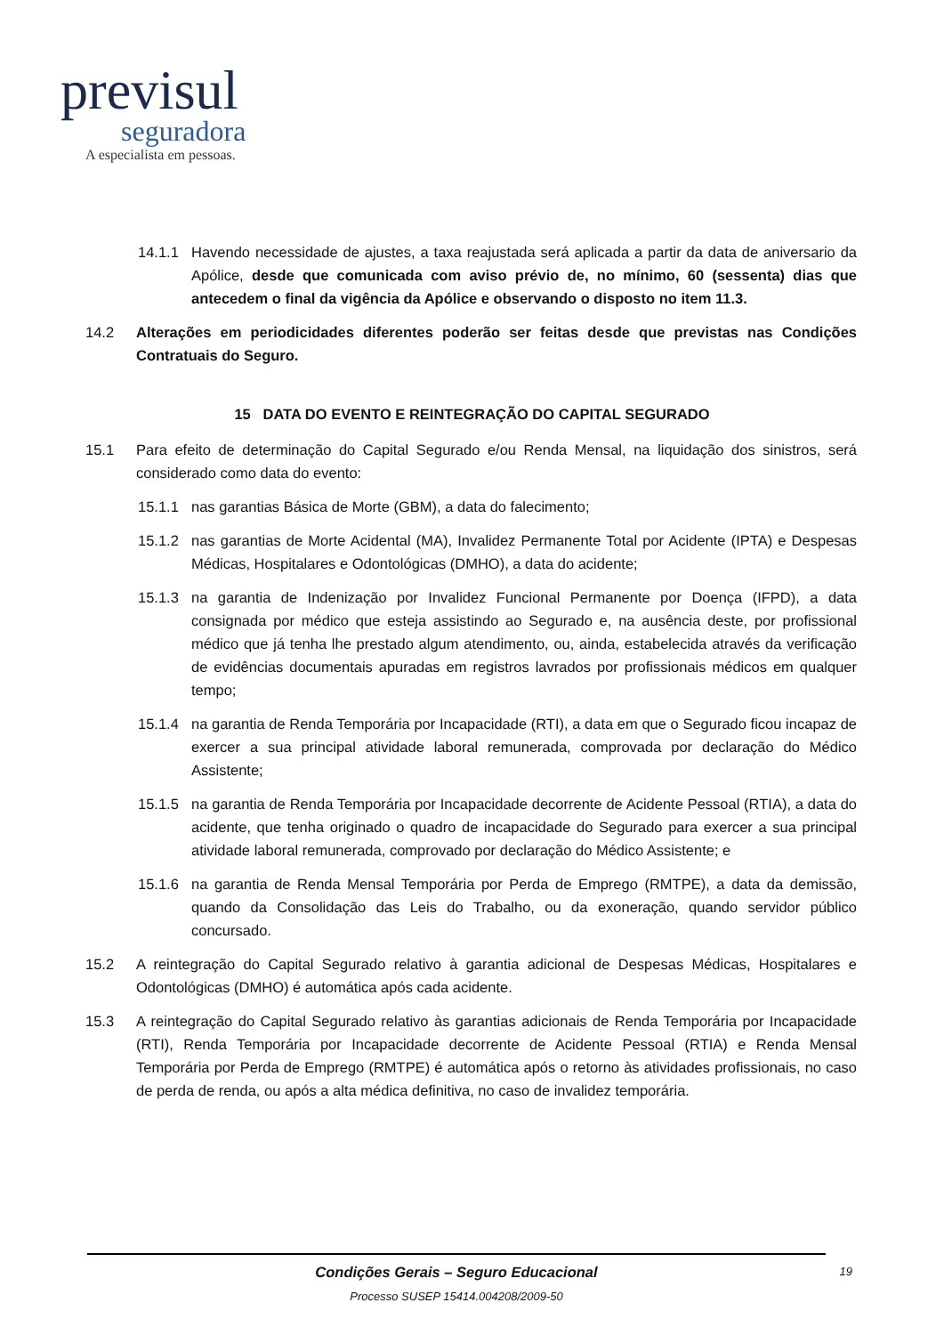previsul
seguradora
A especialista em pessoas.
14.1.1 Havendo necessidade de ajustes, a taxa reajustada será aplicada a partir da data de aniversario da Apólice, desde que comunicada com aviso prévio de, no mínimo, 60 (sessenta) dias que antecedem o final da vigência da Apólice e observando o disposto no item 11.3.
14.2 Alterações em periodicidades diferentes poderão ser feitas desde que previstas nas Condições Contratuais do Seguro.
15 DATA DO EVENTO E REINTEGRAÇÃO DO CAPITAL SEGURADO
15.1 Para efeito de determinação do Capital Segurado e/ou Renda Mensal, na liquidação dos sinistros, será considerado como data do evento:
15.1.1 nas garantias Básica de Morte (GBM), a data do falecimento;
15.1.2 nas garantias de Morte Acidental (MA), Invalidez Permanente Total por Acidente (IPTA) e Despesas Médicas, Hospitalares e Odontológicas (DMHO), a data do acidente;
15.1.3 na garantia de Indenização por Invalidez Funcional Permanente por Doença (IFPD), a data consignada por médico que esteja assistindo ao Segurado e, na ausência deste, por profissional médico que já tenha lhe prestado algum atendimento, ou, ainda, estabelecida através da verificação de evidências documentais apuradas em registros lavrados por profissionais médicos em qualquer tempo;
15.1.4 na garantia de Renda Temporária por Incapacidade (RTI), a data em que o Segurado ficou incapaz de exercer a sua principal atividade laboral remunerada, comprovada por declaração do Médico Assistente;
15.1.5 na garantia de Renda Temporária por Incapacidade decorrente de Acidente Pessoal (RTIA), a data do acidente, que tenha originado o quadro de incapacidade do Segurado para exercer a sua principal atividade laboral remunerada, comprovado por declaração do Médico Assistente; e
15.1.6 na garantia de Renda Mensal Temporária por Perda de Emprego (RMTPE), a data da demissão, quando da Consolidação das Leis do Trabalho, ou da exoneração, quando servidor público concursado.
15.2 A reintegração do Capital Segurado relativo à garantia adicional de Despesas Médicas, Hospitalares e Odontológicas (DMHO) é automática após cada acidente.
15.3 A reintegração do Capital Segurado relativo às garantias adicionais de Renda Temporária por Incapacidade (RTI), Renda Temporária por Incapacidade decorrente de Acidente Pessoal (RTIA) e Renda Mensal Temporária por Perda de Emprego (RMTPE) é automática após o retorno às atividades profissionais, no caso de perda de renda, ou após a alta médica definitiva, no caso de invalidez temporária.
Condições Gerais – Seguro Educacional 19
Processo SUSEP 15414.004208/2009-50